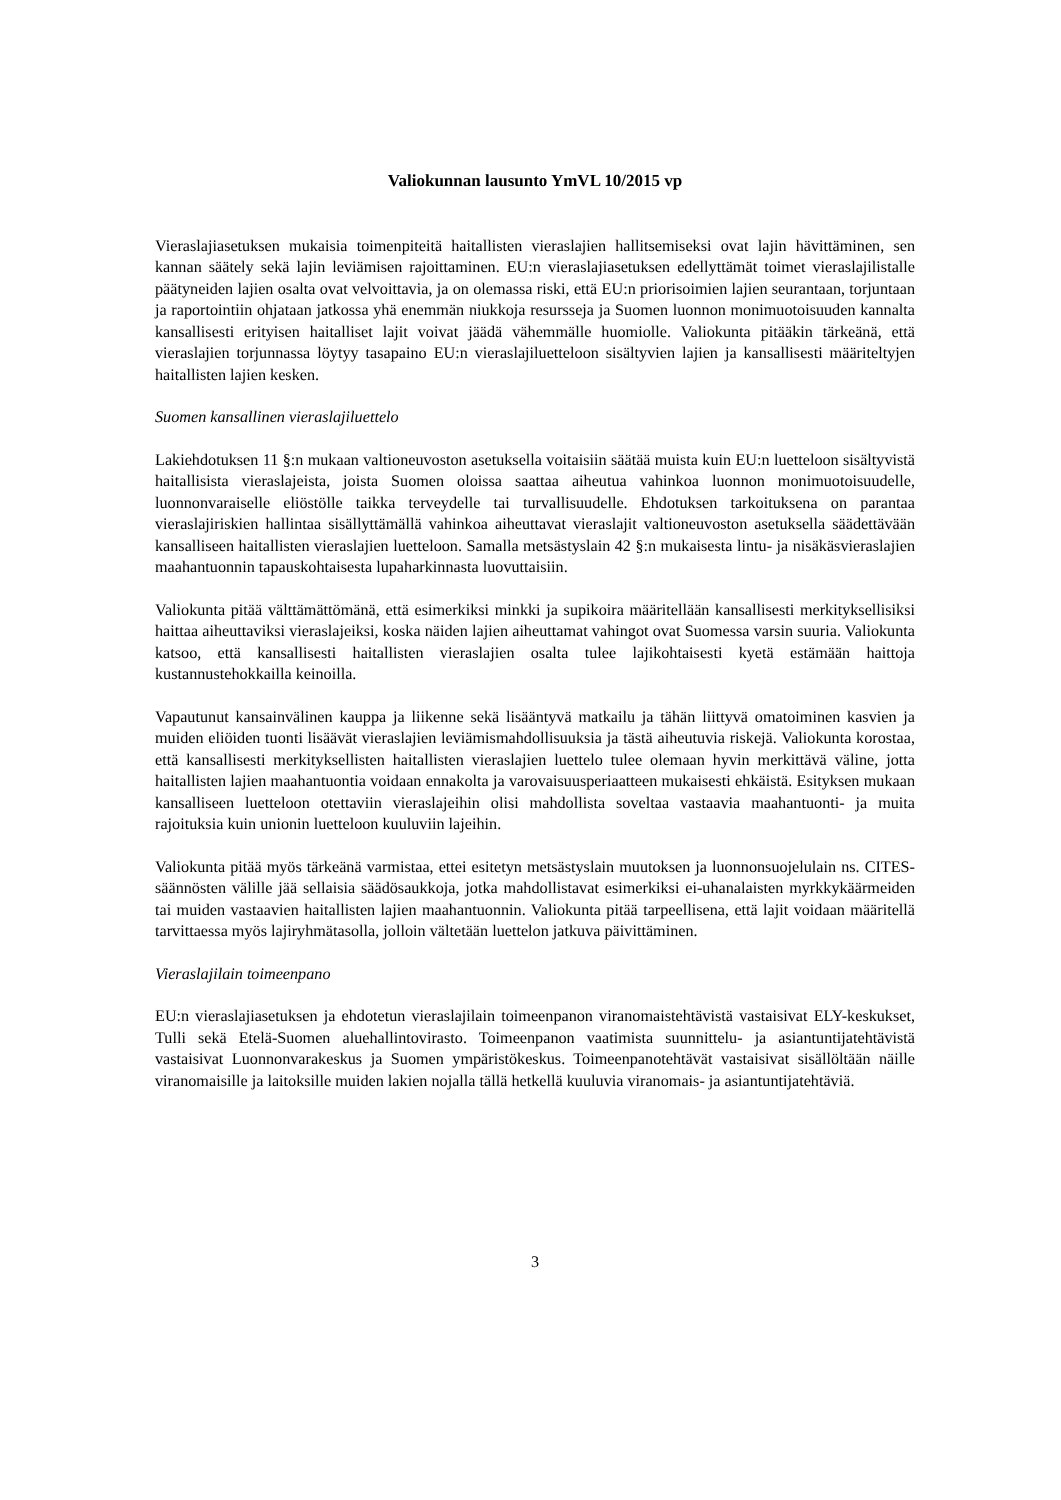Valiokunnan lausunto YmVL 10/2015 vp
Vieraslajiasetuksen mukaisia toimenpiteitä haitallisten vieraslajien hallitsemiseksi ovat lajin hävittäminen, sen kannan säätely sekä lajin leviämisen rajoittaminen. EU:n vieraslajiasetuksen edellyttämät toimet vieraslajilistalle päätyneiden lajien osalta ovat velvoittavia, ja on olemassa riski, että EU:n priorisoimien lajien seurantaan, torjuntaan ja raportointiin ohjataan jatkossa yhä enemmän niukkoja resursseja ja Suomen luonnon monimuotoisuuden kannalta kansallisesti erityisen haitalliset lajit voivat jäädä vähemmälle huomiolle. Valiokunta pitääkin tärkeänä, että vieraslajien torjunnassa löytyy tasapaino EU:n vieraslajiluetteloon sisältyvien lajien ja kansallisesti määriteltyjen haitallisten lajien kesken.
Suomen kansallinen vieraslajiluettelo
Lakiehdotuksen 11 §:n mukaan valtioneuvoston asetuksella voitaisiin säätää muista kuin EU:n luetteloon sisältyvistä haitallisista vieraslajeista, joista Suomen oloissa saattaa aiheutua vahinkoa luonnon monimuotoisuudelle, luonnonvaraiselle eliöstölle taikka terveydelle tai turvallisuudelle. Ehdotuksen tarkoituksena on parantaa vieraslajiriskien hallintaa sisällyttämällä vahinkoa aiheuttavat vieraslajit valtioneuvoston asetuksella säädettävään kansalliseen haitallisten vieraslajien luetteloon. Samalla metsästyslain 42 §:n mukaisesta lintu- ja nisäkäsvieraslajien maahantuonnin tapauskohtaisesta lupaharkinnasta luovuttaisiin.
Valiokunta pitää välttämättömänä, että esimerkiksi minkki ja supikoira määritellään kansallisesti merkityksellisiksi haittaa aiheuttaviksi vieraslajeiksi, koska näiden lajien aiheuttamat vahingot ovat Suomessa varsin suuria. Valiokunta katsoo, että kansallisesti haitallisten vieraslajien osalta tulee lajikohtaisesti kyetä estämään haittoja kustannustehokkailla keinoilla.
Vapautunut kansainvälinen kauppa ja liikenne sekä lisääntyvä matkailu ja tähän liittyvä omatoiminen kasvien ja muiden eliöiden tuonti lisäävät vieraslajien leviämismahdollisuuksia ja tästä aiheutuvia riskejä. Valiokunta korostaa, että kansallisesti merkityksellisten haitallisten vieraslajien luettelo tulee olemaan hyvin merkittävä väline, jotta haitallisten lajien maahantuontia voidaan ennakolta ja varovaisuusperiaatteen mukaisesti ehkäistä. Esityksen mukaan kansalliseen luetteloon otettaviin vieraslajeihin olisi mahdollista soveltaa vastaavia maahantuonti- ja muita rajoituksia kuin unionin luetteloon kuuluviin lajeihin.
Valiokunta pitää myös tärkeänä varmistaa, ettei esitetyn metsästyslain muutoksen ja luonnonsuojelulain ns. CITES-säännösten välille jää sellaisia säädösaukkoja, jotka mahdollistavat esimerkiksi ei-uhanalaisten myrkkykäärmeiden tai muiden vastaavien haitallisten lajien maahantuonnin. Valiokunta pitää tarpeellisena, että lajit voidaan määritellä tarvittaessa myös lajiryhmätasolla, jolloin vältetään luettelon jatkuva päivittäminen.
Vieraslajilain toimeenpano
EU:n vieraslajiasetuksen ja ehdotetun vieraslajilain toimeenpanon viranomaistehtävistä vastaisivat ELY-keskukset, Tulli sekä Etelä-Suomen aluehallintovirasto. Toimeenpanon vaatimista suunnittelu- ja asiantuntijatehtävistä vastaisivat Luonnonvarakeskus ja Suomen ympäristökeskus. Toimeenpanotehtävät vastaisivat sisällöltään näille viranomaisille ja laitoksille muiden lakien nojalla tällä hetkellä kuuluvia viranomais- ja asiantuntijatehtäviä.
3